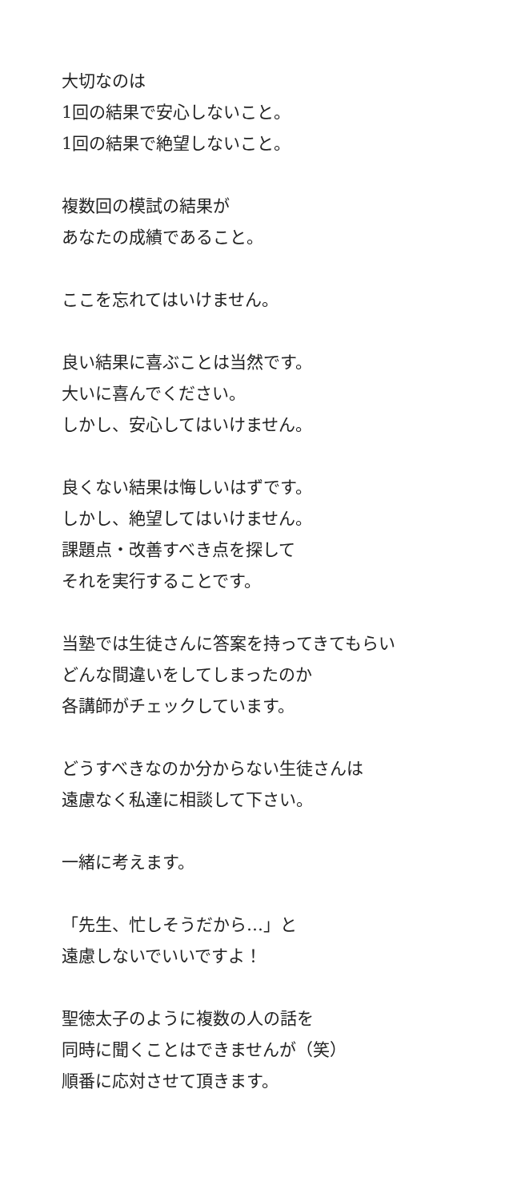大切なのは
1回の結果で安心しないこと。
1回の結果で絶望しないこと。
複数回の模試の結果が
あなたの成績であること。
ここを忘れてはいけません。
良い結果に喜ぶことは当然です。
大いに喜んでください。
しかし、安心してはいけません。
良くない結果は悔しいはずです。
しかし、絶望してはいけません。
課題点・改善すべき点を探して
それを実行することです。
当塾では生徒さんに答案を持ってきてもらい
どんな間違いをしてしまったのか
各講師がチェックしています。
どうすべきなのか分からない生徒さんは
遠慮なく私達に相談して下さい。
一緒に考えます。
「先生、忙しそうだから…」と
遠慮しないでいいですよ！
聖徳太子のように複数の人の話を
同時に聞くことはできませんが（笑）
順番に応対させて頂きます。